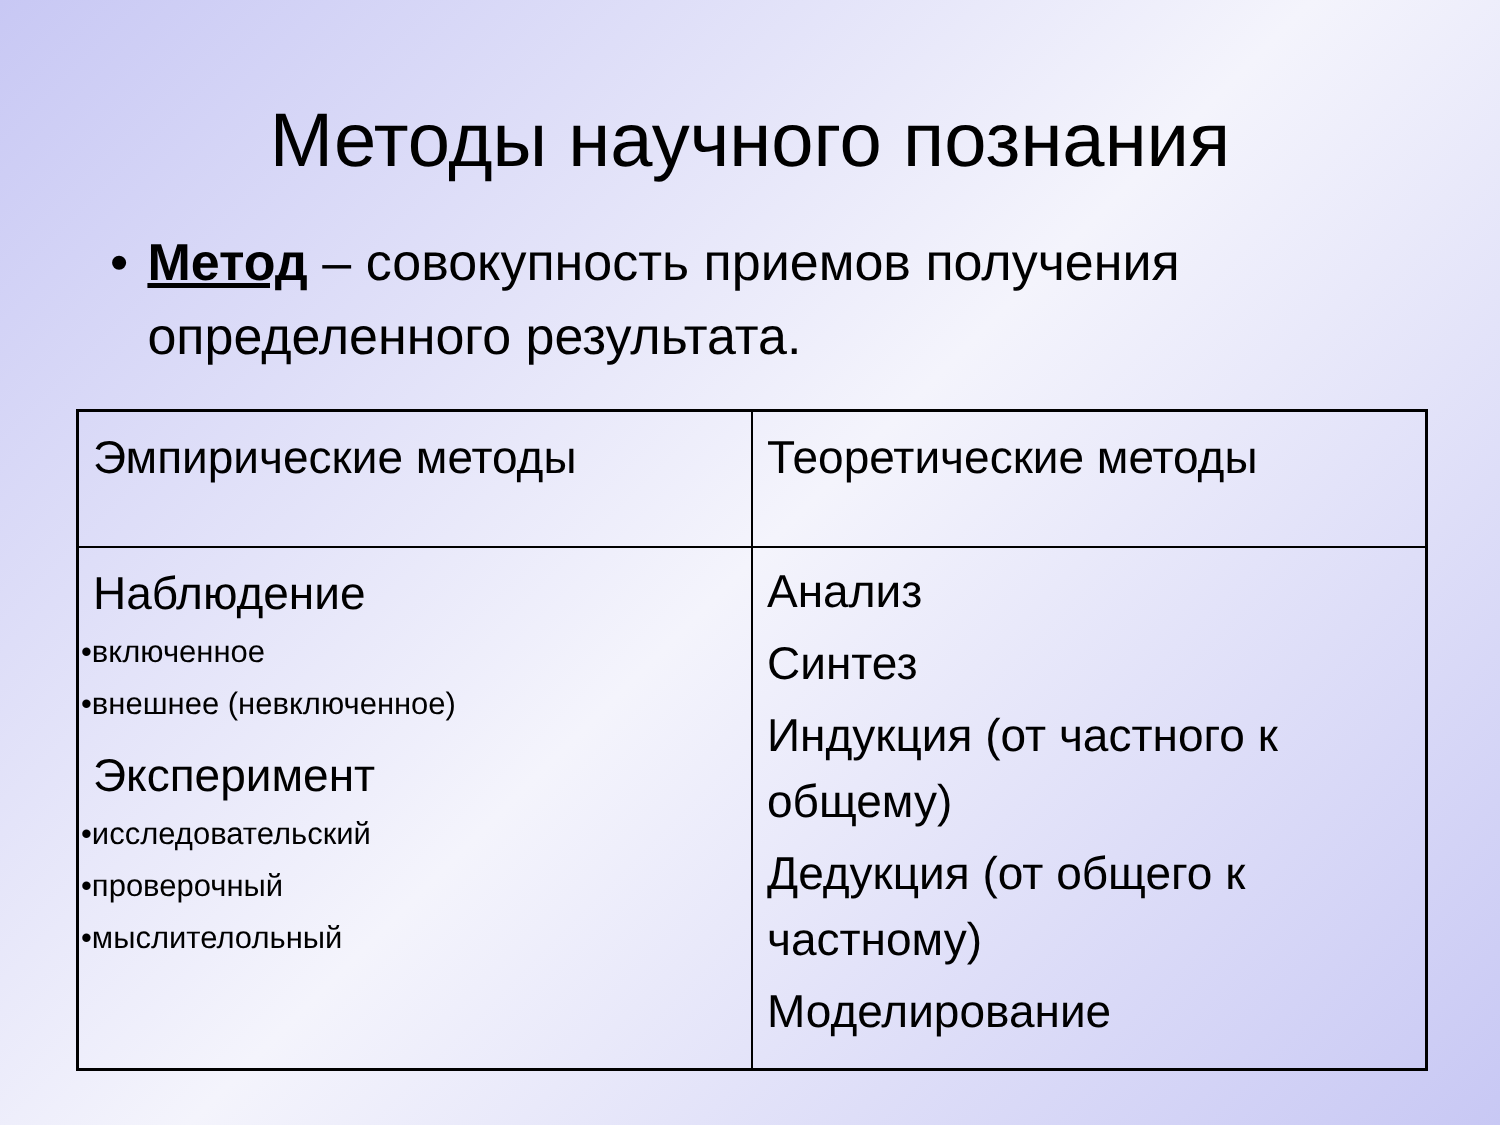Методы научного познания
• Метод – совокупность приемов получения определенного результата.
| Эмпирические методы | Теоретические методы |
| Наблюдение •включенное •внешнее (невключенное) Эксперимент •исследовательский •проверочный •мыслителольный | Анализ Синтез Индукция (от частного к общему) Дедукция (от общего к частному) Моделирование |